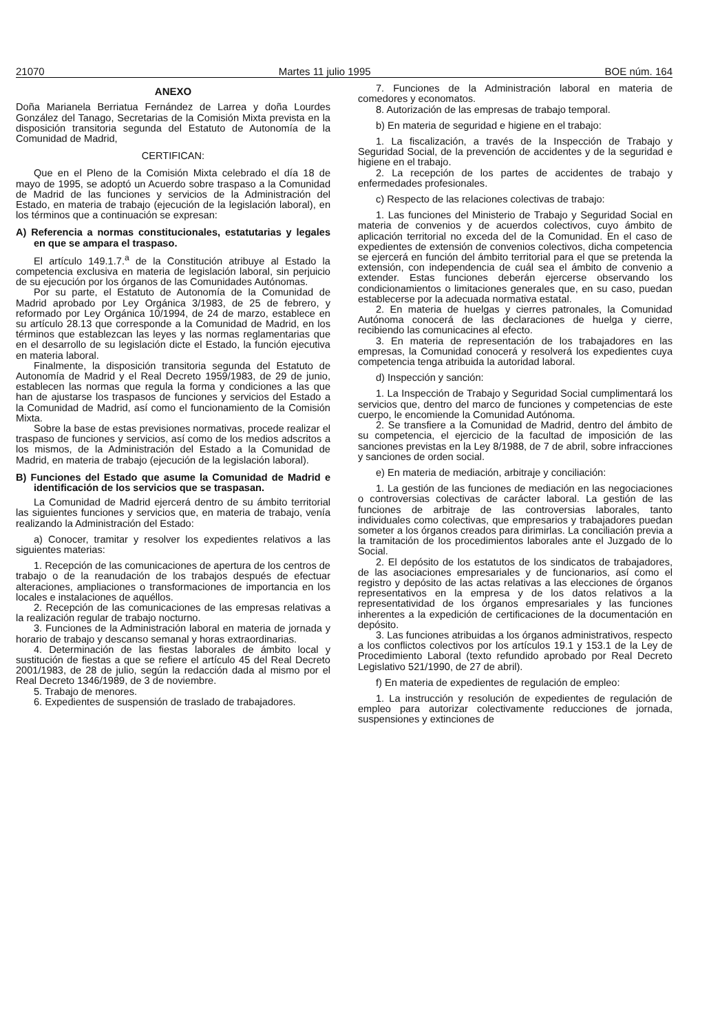21070 Martes 11 julio 1995 BOE núm. 164
ANEXO
Doña Marianela Berriatua Fernández de Larrea y doña Lourdes González del Tanago, Secretarias de la Comisión Mixta prevista en la disposición transitoria segunda del Estatuto de Autonomía de la Comunidad de Madrid,
CERTIFICAN:
Que en el Pleno de la Comisión Mixta celebrado el día 18 de mayo de 1995, se adoptó un Acuerdo sobre traspaso a la Comunidad de Madrid de las funciones y servicios de la Administración del Estado, en materia de trabajo (ejecución de la legislación laboral), en los términos que a continuación se expresan:
A) Referencia a normas constitucionales, estatutarias y legales en que se ampara el traspaso.
El artículo 149.1.7.<sup>a</sup> de la Constitución atribuye al Estado la competencia exclusiva en materia de legislación laboral, sin perjuicio de su ejecución por los órganos de las Comunidades Autónomas.
Por su parte, el Estatuto de Autonomía de la Comunidad de Madrid aprobado por Ley Orgánica 3/1983, de 25 de febrero, y reformado por Ley Orgánica 10/1994, de 24 de marzo, establece en su artículo 28.13 que corresponde a la Comunidad de Madrid, en los términos que establezcan las leyes y las normas reglamentarias que en el desarrollo de su legislación dicte el Estado, la función ejecutiva en materia laboral.
Finalmente, la disposición transitoria segunda del Estatuto de Autonomía de Madrid y el Real Decreto 1959/1983, de 29 de junio, establecen las normas que regula la forma y condiciones a las que han de ajustarse los traspasos de funciones y servicios del Estado a la Comunidad de Madrid, así como el funcionamiento de la Comisión Mixta.
Sobre la base de estas previsiones normativas, procede realizar el traspaso de funciones y servicios, así como de los medios adscritos a los mismos, de la Administración del Estado a la Comunidad de Madrid, en materia de trabajo (ejecución de la legislación laboral).
B) Funciones del Estado que asume la Comunidad de Madrid e identificación de los servicios que se traspasan.
La Comunidad de Madrid ejercerá dentro de su ámbito territorial las siguientes funciones y servicios que, en materia de trabajo, venía realizando la Administración del Estado:
a) Conocer, tramitar y resolver los expedientes relativos a las siguientes materias:
1. Recepción de las comunicaciones de apertura de los centros de trabajo o de la reanudación de los trabajos después de efectuar alteraciones, ampliaciones o transformaciones de importancia en los locales e instalaciones de aquéllos.
2. Recepción de las comunicaciones de las empresas relativas a la realización regular de trabajo nocturno.
3. Funciones de la Administración laboral en materia de jornada y horario de trabajo y descanso semanal y horas extraordinarias.
4. Determinación de las fiestas laborales de ámbito local y sustitución de fiestas a que se refiere el artículo 45 del Real Decreto 2001/1983, de 28 de julio, según la redacción dada al mismo por el Real Decreto 1346/1989, de 3 de noviembre.
5. Trabajo de menores.
6. Expedientes de suspensión de traslado de trabajadores.
7. Funciones de la Administración laboral en materia de comedores y economatos.
8. Autorización de las empresas de trabajo temporal.
b) En materia de seguridad e higiene en el trabajo:
1. La fiscalización, a través de la Inspección de Trabajo y Seguridad Social, de la prevención de accidentes y de la seguridad e higiene en el trabajo.
2. La recepción de los partes de accidentes de trabajo y enfermedades profesionales.
c) Respecto de las relaciones colectivas de trabajo:
1. Las funciones del Ministerio de Trabajo y Seguridad Social en materia de convenios y de acuerdos colectivos, cuyo ámbito de aplicación territorial no exceda del de la Comunidad. En el caso de expedientes de extensión de convenios colectivos, dicha competencia se ejercerá en función del ámbito territorial para el que se pretenda la extensión, con independencia de cuál sea el ámbito de convenio a extender. Estas funciones deberán ejercerse observando los condicionamientos o limitaciones generales que, en su caso, puedan establecerse por la adecuada normativa estatal.
2. En materia de huelgas y cierres patronales, la Comunidad Autónoma conocerá de las declaraciones de huelga y cierre, recibiendo las comunicacines al efecto.
3. En materia de representación de los trabajadores en las empresas, la Comunidad conocerá y resolverá los expedientes cuya competencia tenga atribuida la autoridad laboral.
d) Inspección y sanción:
1. La Inspección de Trabajo y Seguridad Social cumplimentará los servicios que, dentro del marco de funciones y competencias de este cuerpo, le encomiende la Comunidad Autónoma.
2. Se transfiere a la Comunidad de Madrid, dentro del ámbito de su competencia, el ejercicio de la facultad de imposición de las sanciones previstas en la Ley 8/1988, de 7 de abril, sobre infracciones y sanciones de orden social.
e) En materia de mediación, arbitraje y conciliación:
1. La gestión de las funciones de mediación en las negociaciones o controversias colectivas de carácter laboral. La gestión de las funciones de arbitraje de las controversias laborales, tanto individuales como colectivas, que empresarios y trabajadores puedan someter a los órganos creados para dirimirlas. La conciliación previa a la tramitación de los procedimientos laborales ante el Juzgado de lo Social.
2. El depósito de los estatutos de los sindicatos de trabajadores, de las asociaciones empresariales y de funcionarios, así como el registro y depósito de las actas relativas a las elecciones de órganos representativos en la empresa y de los datos relativos a la representatividad de los órganos empresariales y las funciones inherentes a la expedición de certificaciones de la documentación en depósito.
3. Las funciones atribuidas a los órganos administrativos, respecto a los conflictos colectivos por los artículos 19.1 y 153.1 de la Ley de Procedimiento Laboral (texto refundido aprobado por Real Decreto Legislativo 521/1990, de 27 de abril).
f) En materia de expedientes de regulación de empleo:
1. La instrucción y resolución de expedientes de regulación de empleo para autorizar colectivamente reducciones de jornada, suspensiones y extinciones de